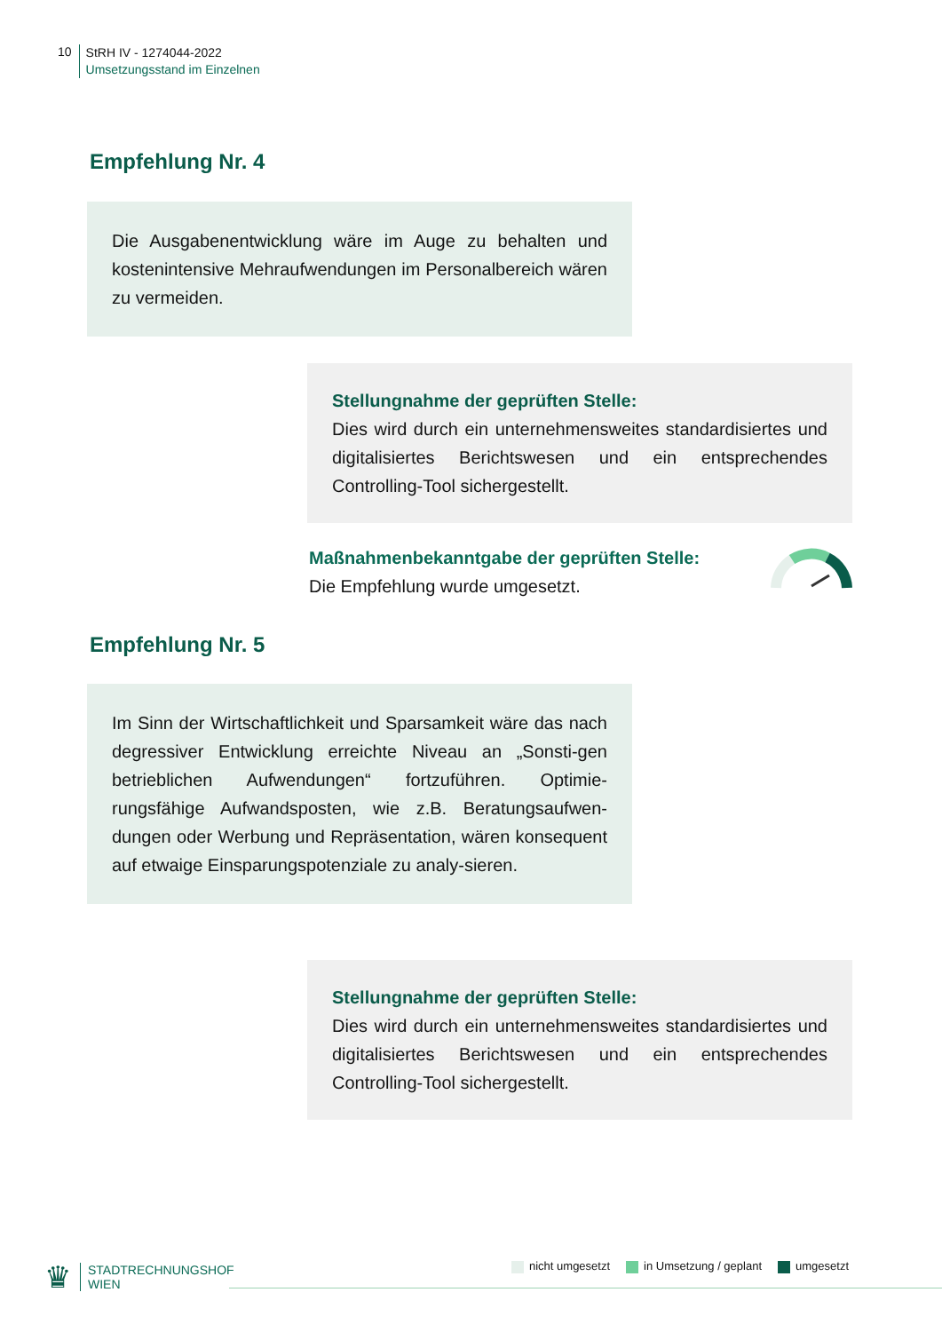10
StRH IV - 1274044-2022
Umsetzungsstand im Einzelnen
Empfehlung Nr. 4
Die Ausgabenentwicklung wäre im Auge zu behalten und kostenintensive Mehraufwendungen im Personalbereich wären zu vermeiden.
Stellungnahme der geprüften Stelle:
Dies wird durch ein unternehmensweites standardisiertes und digitalisiertes Berichtswesen und ein entsprechendes Controlling-Tool sichergestellt.
Maßnahmenbekanntgabe der geprüften Stelle:
Die Empfehlung wurde umgesetzt.
Empfehlung Nr. 5
Im Sinn der Wirtschaftlichkeit und Sparsamkeit wäre das nach degressiver Entwicklung erreichte Niveau an „Sonsti-gen betrieblichen Aufwendungen“ fortzuführen. Optimie-rungsfähige Aufwandsposten, wie z.B. Beratungsaufwen-dungen oder Werbung und Repräsentation, wären konsequent auf etwaige Einsparungspotenziale zu analy-sieren.
Stellungnahme der geprüften Stelle:
Dies wird durch ein unternehmensweites standardisiertes und digitalisiertes Berichtswesen und ein entsprechendes Controlling-Tool sichergestellt.
♛
STADTRECHNUNGSHOF
WIEN
nicht umgesetzt in Umsetzung / geplant umgesetzt